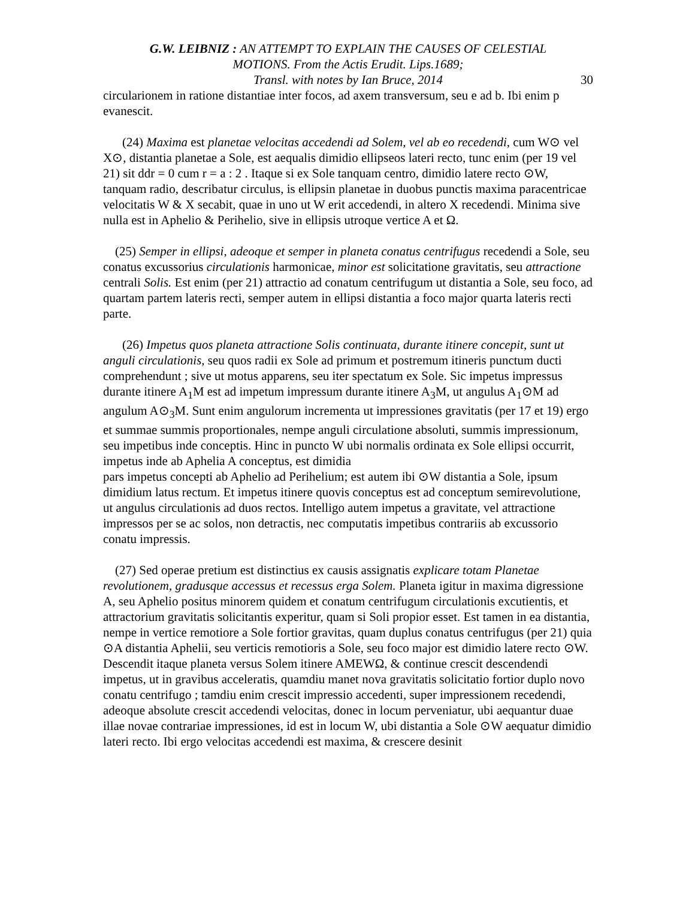G.W. LEIBNIZ : AN ATTEMPT TO EXPLAIN THE CAUSES OF CELESTIAL
MOTIONS. From the Actis Erudit. Lips.1689;
Transl. with notes by Ian Bruce, 2014
30
circularionem in ratione distantiae inter focos, ad axem transversum, seu e ad b. Ibi enim p evanescit.
(24) Maxima est planetae velocitas accedendi ad Solem, vel ab eo recedendi, cum W⊙ vel X⊙, distantia planetae a Sole, est aequalis dimidio ellipseos lateri recto, tunc enim (per 19 vel 21) sit ddr = 0 cum r = a : 2 . Itaque si ex Sole tanquam centro, dimidio latere recto ⊙W, tanquam radio, describatur circulus, is ellipsin planetae in duobus punctis maxima paracentricae velocitatis W & X secabit, quae in uno ut W erit accedendi, in altero X recedendi. Minima sive nulla est in Aphelio & Perihelio, sive in ellipsis utroque vertice A et Ω.
(25) Semper in ellipsi, adeoque et semper in planeta conatus centrifugus recedendi a Sole, seu conatus excussorius circulationis harmonicae, minor est solicitatione gravitatis, seu attractione centrali Solis. Est enim (per 21) attractio ad conatum centrifugum ut distantia a Sole, seu foco, ad quartam partem lateris recti, semper autem in ellipsi distantia a foco major quarta lateris recti parte.
(26) Impetus quos planeta attractione Solis continuata, durante itinere concepit, sunt ut anguli circulationis, seu quos radii ex Sole ad primum et postremum itineris punctum ducti comprehendunt ; sive ut motus apparens, seu iter spectatum ex Sole. Sic impetus impressus durante itinere A<sub>1</sub>M est ad impetum impressum durante itinere A<sub>3</sub>M, ut angulus A<sub>1</sub>⊙M ad angulum A⊙<sub>3</sub>M. Sunt enim angulorum incrementa ut impressiones gravitatis (per 17 et 19) ergo et summae summis proportionales, nempe anguli circulatione absoluti, summis impressionum, seu impetibus inde conceptis. Hinc in puncto W ubi normalis ordinata ex Sole ellipsi occurrit, impetus inde ab Aphelia A conceptus, est dimidia
pars impetus concepti ab Aphelio ad Perihelium; est autem ibi ⊙W distantia a Sole, ipsum dimidium latus rectum. Et impetus itinere quovis conceptus est ad conceptum semirevolutione, ut angulus circulationis ad duos rectos. Intelligo autem impetus a gravitate, vel attractione impressos per se ac solos, non detractis, nec computatis impetibus contrariis ab excussorio conatu impressis.
(27) Sed operae pretium est distinctius ex causis assignatis explicare totam Planetae revolutionem, gradusque accessus et recessus erga Solem. Planeta igitur in maxima digressione A, seu Aphelio positus minorem quidem et conatum centrifugum circulationis excutientis, et attractorium gravitatis solicitantis experitur, quam si Soli propior esset. Est tamen in ea distantia, nempe in vertice remotiore a Sole fortior gravitas, quam duplus conatus centrifugus (per 21) quia ⊙A distantia Aphelii, seu verticis remotioris a Sole, seu foco major est dimidio latere recto ⊙W. Descendit itaque planeta versus Solem itinere AMEWΩ, & continue crescit descendendi impetus, ut in gravibus acceleratis, quamdiu manet nova gravitatis solicitatio fortior duplo novo conatu centrifugo ; tamdiu enim crescit impressio accedenti, super impressionem recedendi, adeoque absolute crescit accedendi velocitas, donec in locum perveniatur, ubi aequantur duae illae novae contrariae impressiones, id est in locum W, ubi distantia a Sole ⊙W aequatur dimidio lateri recto. Ibi ergo velocitas accedendi est maxima, & crescere desinit